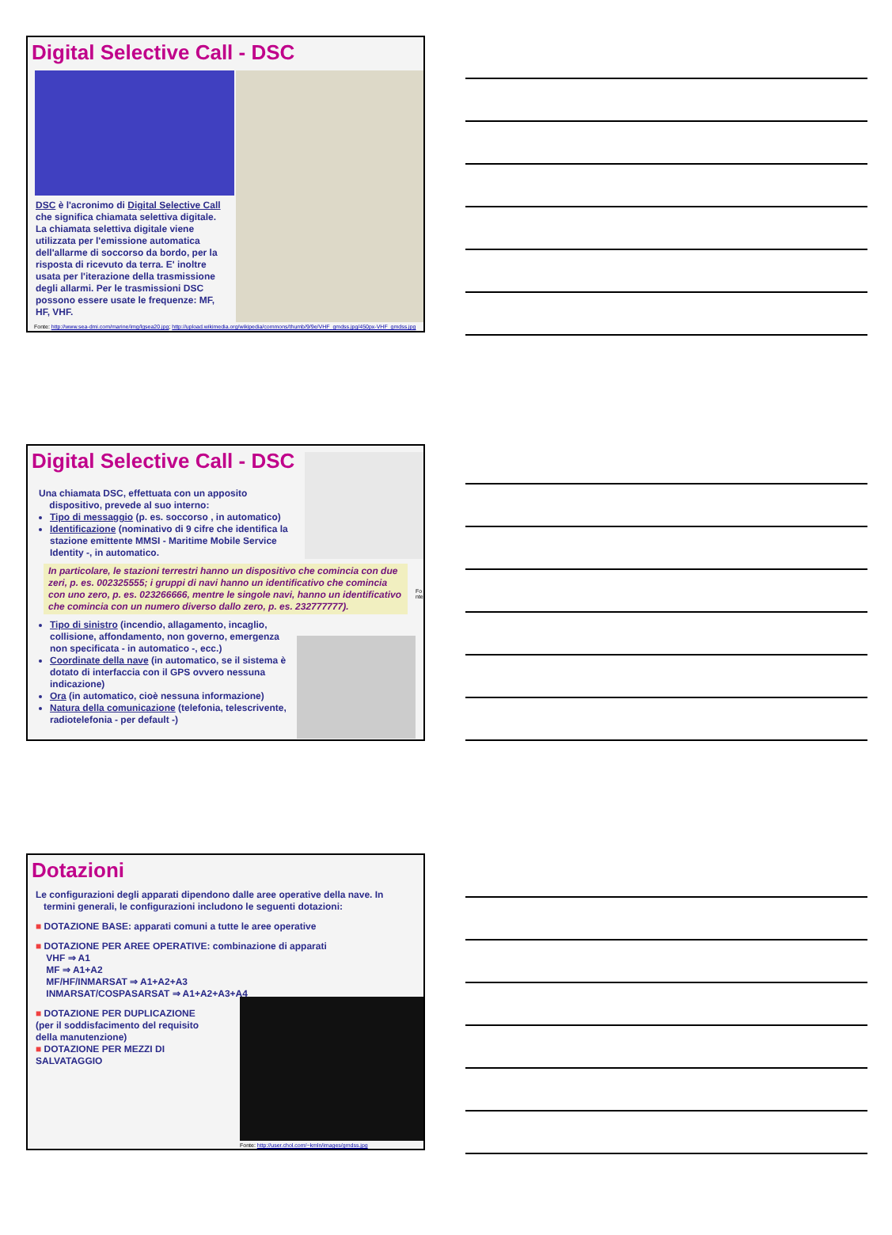Digital Selective Call - DSC
DSC è l'acronimo di Digital Selective Call che significa chiamata selettiva digitale. La chiamata selettiva digitale viene utilizzata per l'emissione automatica dell'allarme di soccorso da bordo, per la risposta di ricevuto da terra. E' inoltre usata per l'iterazione della trasmissione degli allarmi. Per le trasmissioni DSC possono essere usate le frequenze: MF, HF, VHF.
Fonte: http://www.sea-dmi.com/marine/img/lgsea20.jpg; http://upload.wikimedia.org/wikipedia/commons/thumb/9/9e/VHF_gmdss.jpg/450px-VHF_gmdss.jpg
Digital Selective Call - DSC
Una chiamata DSC, effettuata con un apposito
dispositivo, prevede al suo interno:
Tipo di messaggio (p. es. soccorso , in automatico)
Identificazione (nominativo di 9 cifre che identifica la stazione emittente MMSI - Maritime Mobile Service Identity -, in automatico.
In particolare, le stazioni terrestri hanno un dispositivo che comincia con due zeri, p. es. 002325555; i gruppi di navi hanno un identificativo che comincia con uno zero, p. es. 023266666, mentre le singole navi, hanno un identificativo che comincia con un numero diverso dallo zero, p. es. 232777777).
Tipo di sinistro (incendio, allagamento, incaglio, collisione, affondamento, non governo, emergenza non specificata - in automatico -, ecc.)
Coordinate della nave (in automatico, se il sistema è dotato di interfaccia con il GPS ovvero nessuna indicazione)
Ora (in automatico, cioè nessuna informazione)
Natura della comunicazione (telefonia, telescrivente, radiotelefonia - per default -)
Fonte
Dotazioni
Le configurazioni degli apparati dipendono dalle aree operative della nave. In
termini generali, le configurazioni includono le seguenti dotazioni:
■ DOTAZIONE BASE: apparati comuni a tutte le aree operative
■ DOTAZIONE PER AREE OPERATIVE: combinazione di apparati
VHF ⇒ A1
MF ⇒ A1+A2
MF/HF/INMARSAT ⇒ A1+A2+A3
INMARSAT/COSPASARSAT ⇒ A1+A2+A3+A4
■ DOTAZIONE PER DUPLICAZIONE (per il soddisfacimento del requisito della manutenzione)
■ DOTAZIONE PER MEZZI DI SALVATAGGIO
Fonte: http://user.chol.com/~kmln/images/gmdss.jpg